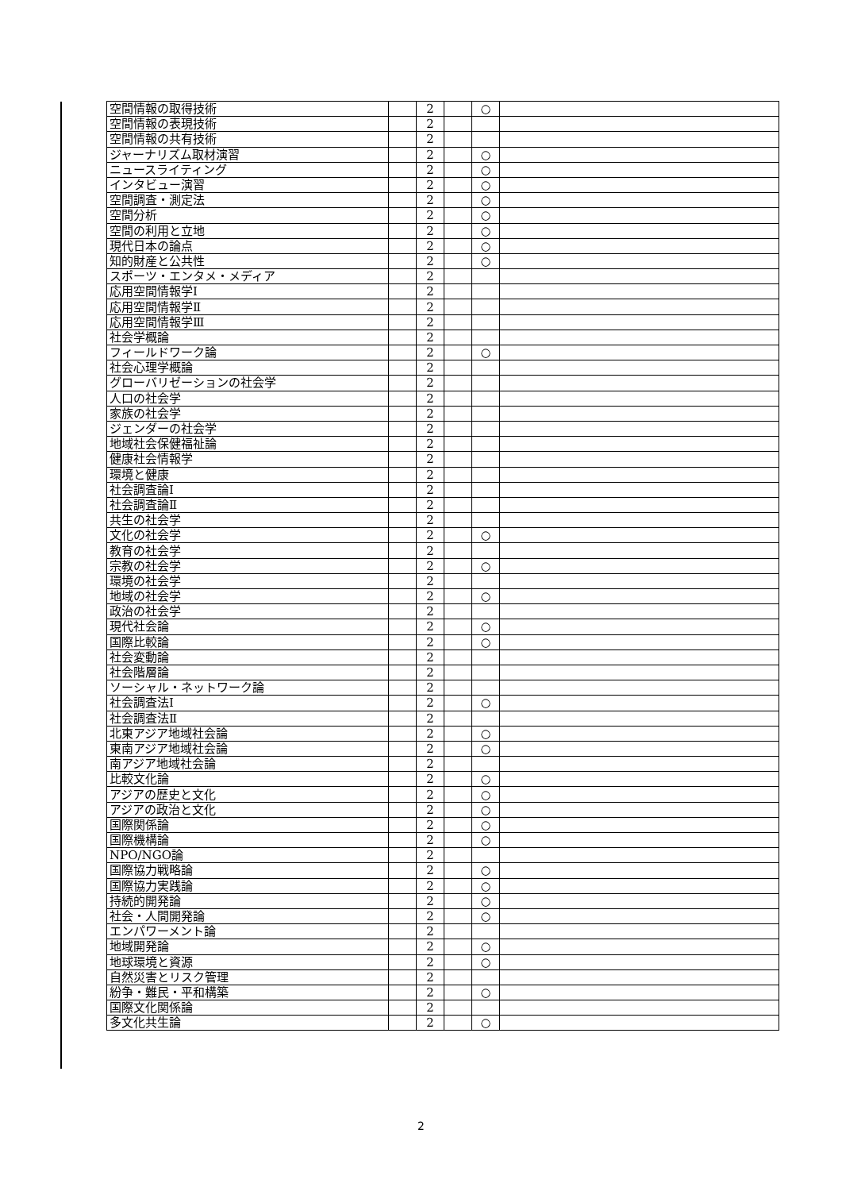| 空間情報の取得技術 | | 2 | | ○ | |
| 空間情報の表現技術 | | 2 | | | |
| 空間情報の共有技術 | | 2 | | | |
| ジャーナリズム取材演習 | | 2 | | ○ | |
| ニュースライティング | | 2 | | ○ | |
| インタビュー演習 | | 2 | | ○ | |
| 空間調査・測定法 | | 2 | | ○ | |
| 空間分析 | | 2 | | ○ | |
| 空間の利用と立地 | | 2 | | ○ | |
| 現代日本の論点 | | 2 | | ○ | |
| 知的財産と公共性 | | 2 | | ○ | |
| スポーツ・エンタメ・メディア | | 2 | | | |
| 応用空間情報学Ⅰ | | 2 | | | |
| 応用空間情報学Ⅱ | | 2 | | | |
| 応用空間情報学Ⅲ | | 2 | | | |
| 社会学概論 | | 2 | | | |
| フィールドワーク論 | | 2 | | ○ | |
| 社会心理学概論 | | 2 | | | |
| グローバリゼーションの社会学 | | 2 | | | |
| 人口の社会学 | | 2 | | | |
| 家族の社会学 | | 2 | | | |
| ジェンダーの社会学 | | 2 | | | |
| 地域社会保健福祉論 | | 2 | | | |
| 健康社会情報学 | | 2 | | | |
| 環境と健康 | | 2 | | | |
| 社会調査論Ⅰ | | 2 | | | |
| 社会調査論Ⅱ | | 2 | | | |
| 共生の社会学 | | 2 | | | |
| 文化の社会学 | | 2 | | ○ | |
| 教育の社会学 | | 2 | | | |
| 宗教の社会学 | | 2 | | ○ | |
| 環境の社会学 | | 2 | | | |
| 地域の社会学 | | 2 | | ○ | |
| 政治の社会学 | | 2 | | | |
| 現代社会論 | | 2 | | ○ | |
| 国際比較論 | | 2 | | ○ | |
| 社会変動論 | | 2 | | | |
| 社会階層論 | | 2 | | | |
| ソーシャル・ネットワーク論 | | 2 | | | |
| 社会調査法Ⅰ | | 2 | | ○ | |
| 社会調査法Ⅱ | | 2 | | | |
| 北東アジア地域社会論 | | 2 | | ○ | |
| 東南アジア地域社会論 | | 2 | | ○ | |
| 南アジア地域社会論 | | 2 | | | |
| 比較文化論 | | 2 | | ○ | |
| アジアの歴史と文化 | | 2 | | ○ | |
| アジアの政治と文化 | | 2 | | ○ | |
| 国際関係論 | | 2 | | ○ | |
| 国際機構論 | | 2 | | ○ | |
| NPO/NGO論 | | 2 | | | |
| 国際協力戦略論 | | 2 | | ○ | |
| 国際協力実践論 | | 2 | | ○ | |
| 持続的開発論 | | 2 | | ○ | |
| 社会・人間開発論 | | 2 | | ○ | |
| エンパワーメント論 | | 2 | | | |
| 地域開発論 | | 2 | | ○ | |
| 地球環境と資源 | | 2 | | ○ | |
| 自然災害とリスク管理 | | 2 | | | |
| 紛争・難民・平和構築 | | 2 | | ○ | |
| 国際文化関係論 | | 2 | | | |
| 多文化共生論 | | 2 | | ○ | |
2